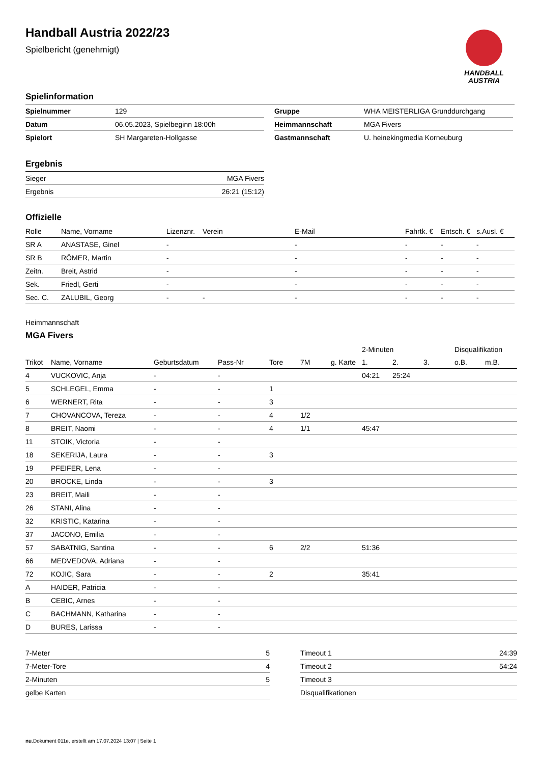Handball Austria 2022/23
Spielbericht (genehmigt)
HANDBALL
AUSTRIA
Spielinformation
| Spielnummer | 129 |
| Datum | 06.05.2023, Spielbeginn 18:00h |
| Spielort | SH Margareten-Hollgasse |
| Gruppe | WHA MEISTERLIGA Grunddurchgang |
| Heimmannschaft | MGA Fivers |
| Gastmannschaft | U. heinekingmedia Korneuburg |
Ergebnis
| Sieger | MGA Fivers |
| Ergebnis | 26:21 (15:12) |
Offizielle
| Rolle | Name, Vorname | Lizenznr. | Verein | E-Mail | Fahrtk. € | Entsch. € | s.Ausl. € |
| --- | --- | --- | --- | --- | --- | --- | --- |
| SR A | ANASTASE, Ginel | - | | - | - | - | - |
| SR B | RÖMER, Martin | - | | - | - | - | - |
| Zeitn. | Breit, Astrid | - | | - | - | - | - |
| Sek. | Friedl, Gerti | - | | - | - | - | - |
| Sec. C. | ZALUBIL, Georg | - | - | - | - | - | - |
Heimmannschaft
MGA Fivers
| | | | | | | | 2-Minuten | | | Disqualifikation | |
| Trikot | Name, Vorname | Geburtsdatum | Pass-Nr | Tore | 7M | g. Karte | 1. | 2. | 3. | o.B. | m.B. |
| 4 | VUCKOVIC, Anja | - | - | | | | 04:21 | 25:24 | | | |
| 5 | SCHLEGEL, Emma | - | - | 1 | | | | | | | |
| 6 | WERNERT, Rita | - | - | 3 | | | | | | | |
| 7 | CHOVANCOVA, Tereza | - | - | 4 | 1/2 | | | | | | |
| 8 | BREIT, Naomi | - | - | 4 | 1/1 | | 45:47 | | | | |
| 11 | STOIK, Victoria | - | - | | | | | | | | |
| 18 | SEKERIJA, Laura | - | - | 3 | | | | | | | |
| 19 | PFEIFER, Lena | - | - | | | | | | | | |
| 20 | BROCKE, Linda | - | - | 3 | | | | | | | |
| 23 | BREIT, Maili | - | - | | | | | | | | |
| 26 | STANI, Alina | - | - | | | | | | | | |
| 32 | KRISTIC, Katarina | - | - | | | | | | | | |
| 37 | JACONO, Emilia | - | - | | | | | | | | |
| 57 | SABATNIG, Santina | - | - | 6 | 2/2 | | 51:36 | | | | |
| 66 | MEDVEDOVA, Adriana | - | - | | | | | | | | |
| 72 | KOJIC, Sara | - | - | 2 | | | 35:41 | | | | |
| A | HAIDER, Patricia | - | - | | | | | | | | |
| B | CEBIC, Arnes | - | - | | | | | | | | |
| C | BACHMANN, Katharina | - | - | | | | | | | | |
| D | BURES, Larissa | - | - | | | | | | | | |
| 7-Meter | 5 |
| 7-Meter-Tore | 4 |
| 2-Minuten | 5 |
| gelbe Karten | |
| Timeout 1 | 24:39 |
| Timeout 2 | 54:24 |
| Timeout 3 | |
| Disqualifikationen | |
nu.Dokument 011e, erstellt am 17.07.2024 13:07 | Seite 1